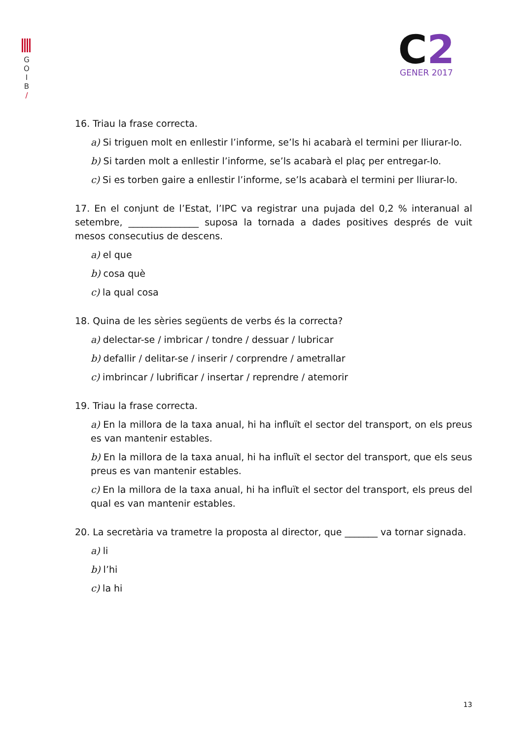G
O
I
B
/
C2
GENER 2017
16. Triau la frase correcta.
a) Si triguen molt en enllestir l’informe, se’ls hi acabarà el termini per lliurar-lo.
b) Si tarden molt a enllestir l’informe, se’ls acabarà el plaç per entregar-lo.
c) Si es torben gaire a enllestir l’informe, se’ls acabarà el termini per lliurar-lo.
17. En el conjunt de l’Estat, l’IPC va registrar una pujada del 0,2 % interanual al setembre, _______________ suposa la tornada a dades positives després de vuit mesos consecutius de descens.
a) el que
b) cosa què
c) la qual cosa
18. Quina de les sèries següents de verbs és la correcta?
a) delectar-se / imbricar / tondre / dessuar / lubricar
b) defallir / delitar-se / inserir / corprendre / ametrallar
c) imbrincar / lubrificar / insertar / reprendre / atemorir
19. Triau la frase correcta.
a) En la millora de la taxa anual, hi ha influït el sector del transport, on els preus es van mantenir estables.
b) En la millora de la taxa anual, hi ha influït el sector del transport, que els seus preus es van mantenir estables.
c) En la millora de la taxa anual, hi ha influït el sector del transport, els preus del qual es van mantenir estables.
20. La secretària va trametre la proposta al director, que _______ va tornar signada.
a) li
b) l’hi
c) la hi
13